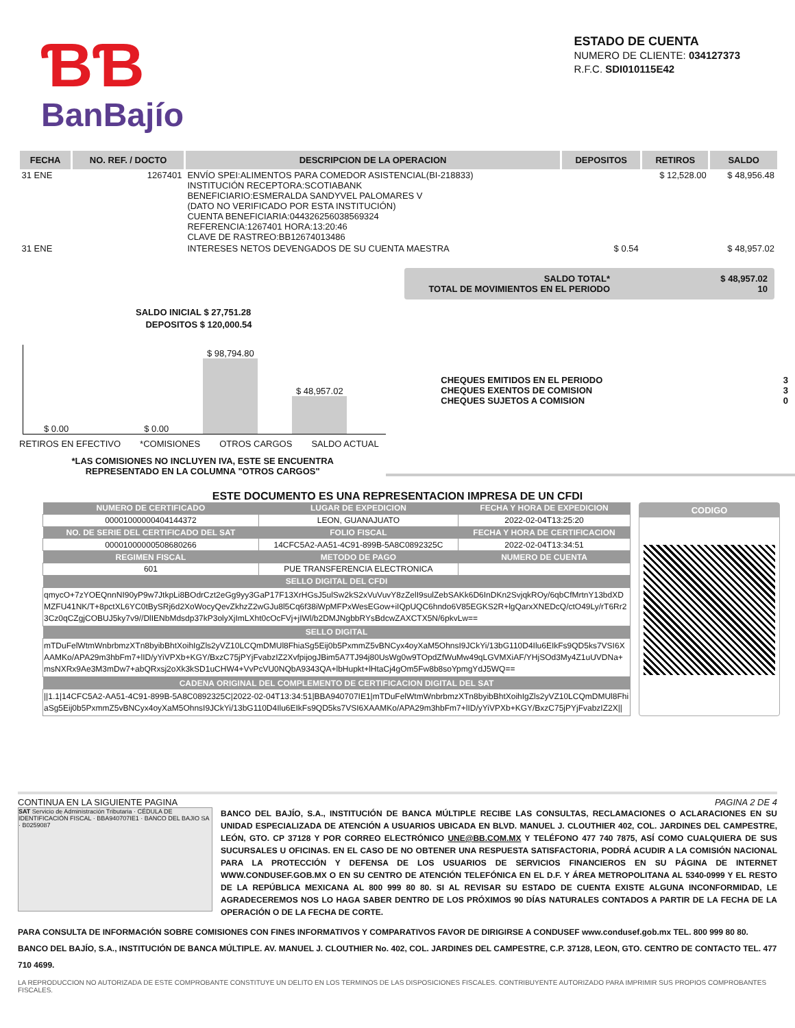ƁƁ
BanBajío
ESTADO DE CUENTA
NUMERO DE CLIENTE: 034127373
R.F.C. SDI010115E42
| FECHA | NO. REF. / DOCTO | DESCRIPCION DE LA OPERACION | DEPOSITOS | RETIROS | SALDO |
| --- | --- | --- | --- | --- | --- |
| 31 ENE | 1267401 | ENVÍO SPEI:ALIMENTOS PARA COMEDOR ASISTENCIAL(BI-218833) INSTITUCIÓN RECEPTORA:SCOTIABANK BENEFICIARIO:ESMERALDA SANDYVEL PALOMARES V (DATO NO VERIFICADO POR ESTA INSTITUCIÓN) CUENTA BENEFICIARIA:044326256038569324 REFERENCIA:1267401 HORA:13:20:46 CLAVE DE RASTREO:BB12674013486 | | $ 12,528.00 | $ 48,956.48 |
| 31 ENE | | INTERESES NETOS DEVENGADOS DE SU CUENTA MAESTRA | $ 0.54 | | $ 48,957.02 |
SALDO TOTAL*
TOTAL DE MOVIMIENTOS EN EL PERIODO
$ 48,957.02
10
SALDO INICIAL $ 27,751.28
DEPOSITOS $ 120,000.54
$ 0.00
$ 0.00
$ 98,794.80
$ 48,957.02
RETIROS EN EFECTIVO *COMISIONES OTROS CARGOS SALDO ACTUAL
*LAS COMISIONES NO INCLUYEN IVA, ESTE SE ENCUENTRA
REPRESENTADO EN LA COLUMNA "OTROS CARGOS"
CHEQUES EMITIDOS EN EL PERIODO
CHEQUES EXENTOS DE COMISION
CHEQUES SUJETOS A COMISION
3
3
0
ESTE DOCUMENTO ES UNA REPRESENTACION IMPRESA DE UN CFDI
| NUMERO DE CERTIFICADO | LUGAR DE EXPEDICION | FECHA Y HORA DE EXPEDICION |
| --- | --- | --- |
| 00001000000404144372 | LEON, GUANAJUATO | 2022-02-04T13:25:20 |
| NO. DE SERIE DEL CERTIFICADO DEL SAT | FOLIO FISCAL | FECHA Y HORA DE CERTIFICACION |
| 00001000000508680266 | 14CFC5A2-AA51-4C91-899B-5A8C0892325C | 2022-02-04T13:34:51 |
| REGIMEN FISCAL | METODO DE PAGO | NUMERO DE CUENTA |
| 601 | PUE TRANSFERENCIA ELECTRONICA | |
| SELLO DIGITAL DEL CFDI | | |
| qmycO+7zYOEQnnNI90yP9w7JtkpLi8BOdrCzt2eGg9yy3GaP17F13XrHGsJ5ulSw2kS2xVuVuvY8zZelI9sulZebSAKk6D6InDKn2SvjqkROy/6qbCfMrtnY13bdXDMZFU41NK/T+8pctXL6YC0tBySRj6d2XoWocyQevZkhzZ2wGJu8l5Cq6f38iWpMFPxWesEGow+iIQpUQC6hndo6V85EGKS2R+lgQarxXNEDcQ/ctO49Ly/rT6Rr23Cz0qCZgjCOBUJ5ky7v9//DlIENbMdsdp37kP3olyXjImLXht0cOcFVj+jIWl/b2DMJNgbbRYsBdcwZAXCTX5N/6pkvLw== | | |
| SELLO DIGITAL | | |
| mTDuFelWtmWnbrbmzXTn8byibBhtXoihIgZls2yVZ10LCQmDMUl8FhiaSg5Eij0b5PxmmZ5vBNCyx4oyXaM5OhnsI9JCkYi/13bG110D4Ilu6EIkFs9QD5ks7VSI6XAAMKo/APA29m3hbFm7+lID/yYiVPXb+KGY/BxzC75jPYjFvabzIZ2XvfpijogJBim5A7TJ94j80UsWg0w9TOpdZfWuMw49qLGVMXiAF/YHjSOd3My4Z1uUVDNa+msNXRx9Ae3M3mDw7+abQRxsj2oXk3kSD1uCHW4+VvPcVU0NQbA9343QA+lbHupkt+lHtaCj4gOm5Fw8b8soYpmgYdJ5WQ== | | |
| CADENA ORIGINAL DEL COMPLEMENTO DE CERTIFICACION DIGITAL DEL SAT | | |
| //1.1/14CFC5A2-AA51-4C91-899B-5A8C0892325C/2022-02-04T13:34:51/BBA940707IE1/mTDuFelWtmWnbrbmzXTn8byibBhtXoihIgZls2yVZ10LCQmDMUl8FhiaSg5Eij0b5PxmmZ5vBNCyx4oyXaM5OhnsI9JCkYi/13bG110D4Ilu6EIkFs9QD5ks7VSI6XAAMKo/APA29m3hbFm7+lID/yYiVPXb+KGY/BxzC75jPYjFvabzIZ2X// | | |
CODIGO
CONTINUA EN LA SIGUIENTE PAGINA PAGINA 2 DE 4
SAT Servicio de Administración Tributaria · CÉDULA DE IDENTIFICACIÓN FISCAL · BBA940707IE1 · BANCO DEL BAJIO SA · B0259087
BANCO DEL BAJÍO, S.A., INSTITUCIÓN DE BANCA MÚLTIPLE RECIBE LAS CONSULTAS, RECLAMACIONES O ACLARACIONES EN SU UNIDAD ESPECIALIZADA DE ATENCIÓN A USUARIOS UBICADA EN BLVD. MANUEL J. CLOUTHIER 402, COL. JARDINES DEL CAMPESTRE, LEÓN, GTO. CP 37128 Y POR CORREO ELECTRÓNICO UNE@BB.COM.MX Y TELÉFONO 477 740 7875, ASÍ COMO CUALQUIERA DE SUS SUCURSALES U OFICINAS. EN EL CASO DE NO OBTENER UNA RESPUESTA SATISFACTORIA, PODRÁ ACUDIR A LA COMISIÓN NACIONAL PARA LA PROTECCIÓN Y DEFENSA DE LOS USUARIOS DE SERVICIOS FINANCIEROS EN SU PÁGINA DE INTERNET WWW.CONDUSEF.GOB.MX O EN SU CENTRO DE ATENCIÓN TELEFÓNICA EN EL D.F. Y ÁREA METROPOLITANA AL 5340-0999 Y EL RESTO DE LA REPÚBLICA MEXICANA AL 800 999 80 80. SI AL REVISAR SU ESTADO DE CUENTA EXISTE ALGUNA INCONFORMIDAD, LE AGRADECEREMOS NOS LO HAGA SABER DENTRO DE LOS PRÓXIMOS 90 DÍAS NATURALES CONTADOS A PARTIR DE LA FECHA DE LA OPERACIÓN O DE LA FECHA DE CORTE.
PARA CONSULTA DE INFORMACIÓN SOBRE COMISIONES CON FINES INFORMATIVOS Y COMPARATIVOS FAVOR DE DIRIGIRSE A CONDUSEF www.condusef.gob.mx TEL. 800 999 80 80.
BANCO DEL BAJÍO, S.A., INSTITUCIÓN DE BANCA MÚLTIPLE. AV. MANUEL J. CLOUTHIER No. 402, COL. JARDINES DEL CAMPESTRE, C.P. 37128, LEON, GTO. CENTRO DE CONTACTO TEL. 477 710 4699.
LA REPRODUCCION NO AUTORIZADA DE ESTE COMPROBANTE CONSTITUYE UN DELITO EN LOS TERMINOS DE LAS DISPOSICIONES FISCALES. CONTRIBUYENTE AUTORIZADO PARA IMPRIMIR SUS PROPIOS COMPROBANTES FISCALES.